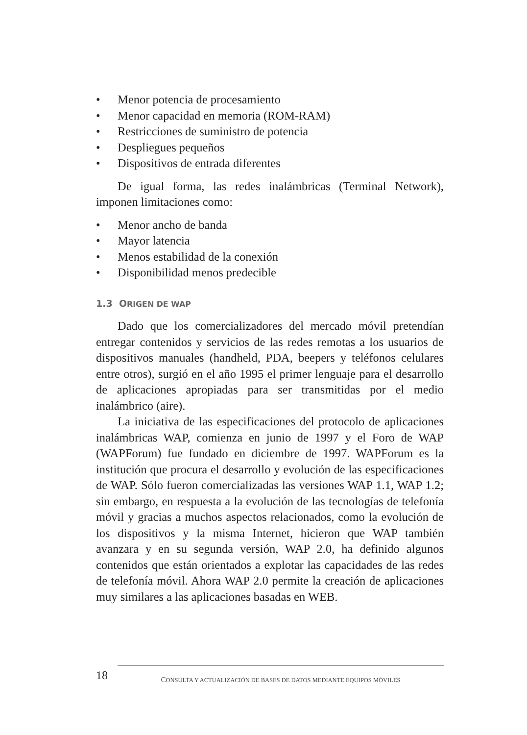• Menor potencia de procesamiento
• Menor capacidad en memoria (ROM-RAM)
• Restricciones de suministro de potencia
• Despliegues pequeños
• Dispositivos de entrada diferentes
De igual forma, las redes inalámbricas (Terminal Network), imponen limitaciones como:
• Menor ancho de banda
• Mayor latencia
• Menos estabilidad de la conexión
• Disponibilidad menos predecible
1.3 ORIGEN DE WAP
Dado que los comercializadores del mercado móvil pretendían entregar contenidos y servicios de las redes remotas a los usuarios de dispositivos manuales (handheld, PDA, beepers y teléfonos celulares entre otros), surgió en el año 1995 el primer lenguaje para el desarrollo de aplicaciones apropiadas para ser transmitidas por el medio inalámbrico (aire).
La iniciativa de las especificaciones del protocolo de aplicaciones inalámbricas WAP, comienza en junio de 1997 y el Foro de WAP (WAPForum) fue fundado en diciembre de 1997. WAPForum es la institución que procura el desarrollo y evolución de las especificaciones de WAP. Sólo fueron comercializadas las versiones WAP 1.1, WAP 1.2; sin embargo, en respuesta a la evolución de las tecnologías de telefonía móvil y gracias a muchos aspectos relacionados, como la evolución de los dispositivos y la misma Internet, hicieron que WAP también avanzara y en su segunda versión, WAP 2.0, ha definido algunos contenidos que están orientados a explotar las capacidades de las redes de telefonía móvil. Ahora WAP 2.0 permite la creación de aplicaciones muy similares a las aplicaciones basadas en WEB.
18
CONSULTA Y ACTUALIZACIÓN DE BASES DE DATOS MEDIANTE EQUIPOS MÓVILES